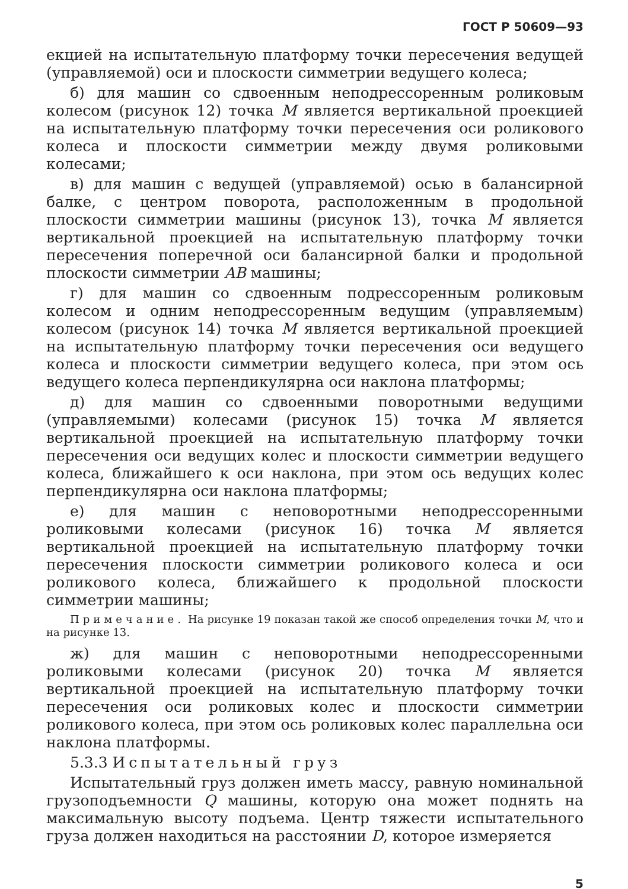ГОСТ Р 50609—93
екцией на испытательную платформу точки пересечения ведущей (управляемой) оси и плоскости симметрии ведущего колеса;
б) для машин со сдвоенным неподрессоренным роликовым колесом (рисунок 12) точка M является вертикальной проекцией на испытательную платформу точки пересечения оси роликового колеса и плоскости симметрии между двумя роликовыми колесами;
в) для машин с ведущей (управляемой) осью в балансирной балке, с центром поворота, расположенным в продольной плоскости симметрии машины (рисунок 13), точка M является вертикальной проекцией на испытательную платформу точки пересечения поперечной оси балансирной балки и продольной плоскости симметрии AB машины;
г) для машин со сдвоенным подрессоренным роликовым колесом и одним неподрессоренным ведущим (управляемым) колесом (рисунок 14) точка M является вертикальной проекцией на испытательную платформу точки пересечения оси ведущего колеса и плоскости симметрии ведущего колеса, при этом ось ведущего колеса перпендикулярна оси наклона платформы;
д) для машин со сдвоенными поворотными ведущими (управляемыми) колесами (рисунок 15) точка M является вертикальной проекцией на испытательную платформу точки пересечения оси ведущих колес и плоскости симметрии ведущего колеса, ближайшего к оси наклона, при этом ось ведущих колес перпендикулярна оси наклона платформы;
е) для машин с неповоротными неподрессоренными роликовыми колесами (рисунок 16) точка M является вертикальной проекцией на испытательную платформу точки пересечения плоскости симметрии роликового колеса и оси роликового колеса, ближайшего к продольной плоскости симметрии машины;
Примечание. На рисунке 19 показан такой же способ определения точки M, что и на рисунке 13.
ж) для машин с неповоротными неподрессоренными роликовыми колесами (рисунок 20) точка M является вертикальной проекцией на испытательную платформу точки пересечения оси роликовых колес и плоскости симметрии роликового колеса, при этом ось роликовых колес параллельна оси наклона платформы.
5.3.3 Испытательный груз
Испытательный груз должен иметь массу, равную номинальной грузоподъемности Q машины, которую она может поднять на максимальную высоту подъема. Центр тяжести испытательного груза должен находиться на расстоянии D, которое измеряется
5